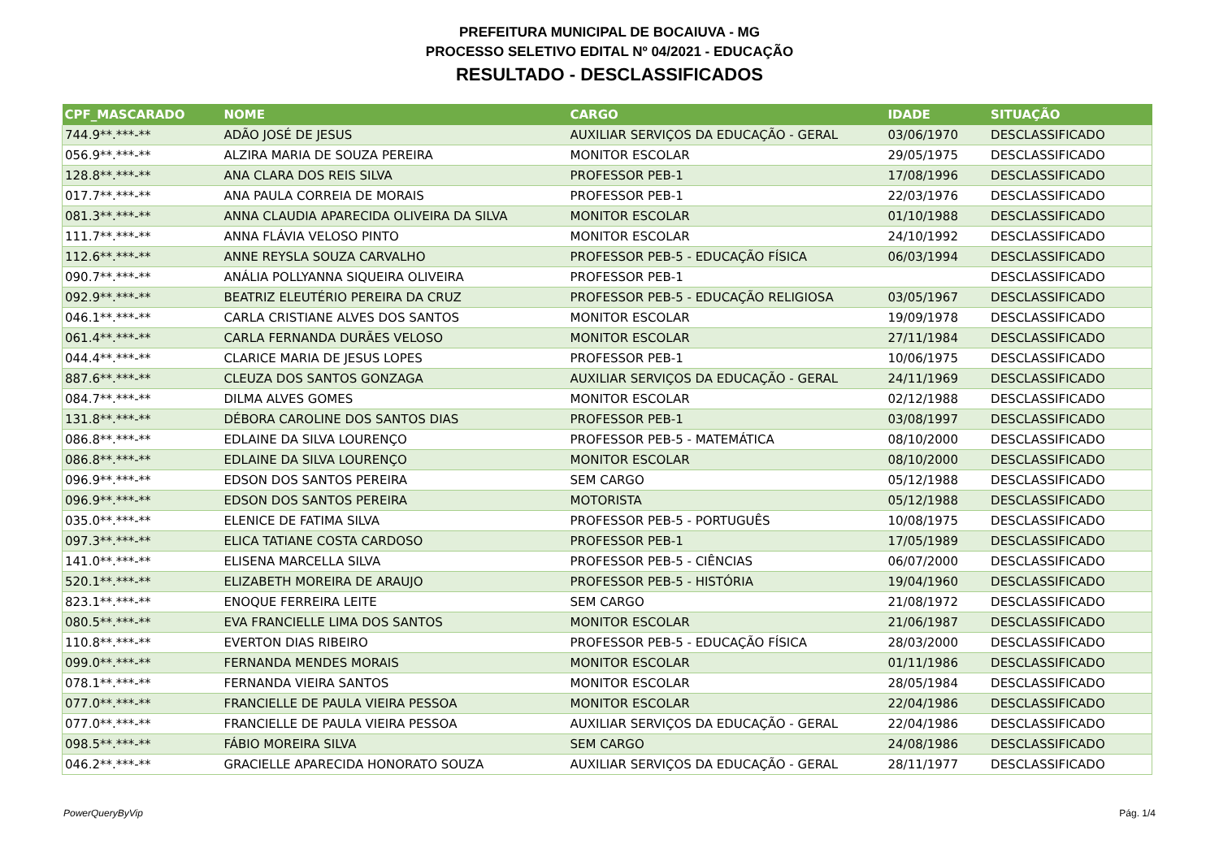PREFEITURA MUNICIPAL DE BOCAIUVA - MG
PROCESSO SELETIVO EDITAL Nº 04/2021 - EDUCAÇÃO
RESULTADO - DESCLASSIFICADOS
| CPF_MASCARADO | NOME | CARGO | IDADE | SITUAÇÃO |
| --- | --- | --- | --- | --- |
| 744.9**.***-** | ADÃO JOSÉ DE JESUS | AUXILIAR SERVIÇOS DA EDUCAÇÃO - GERAL | 03/06/1970 | DESCLASSIFICADO |
| 056.9**.***-** | ALZIRA MARIA DE SOUZA PEREIRA | MONITOR ESCOLAR | 29/05/1975 | DESCLASSIFICADO |
| 128.8**.***-** | ANA CLARA DOS REIS SILVA | PROFESSOR PEB-1 | 17/08/1996 | DESCLASSIFICADO |
| 017.7**.***-** | ANA PAULA CORREIA DE MORAIS | PROFESSOR PEB-1 | 22/03/1976 | DESCLASSIFICADO |
| 081.3**.***-** | ANNA CLAUDIA APARECIDA OLIVEIRA DA SILVA | MONITOR ESCOLAR | 01/10/1988 | DESCLASSIFICADO |
| 111.7**.***-** | ANNA FLÁVIA VELOSO PINTO | MONITOR ESCOLAR | 24/10/1992 | DESCLASSIFICADO |
| 112.6**.***-** | ANNE REYSLA SOUZA CARVALHO | PROFESSOR PEB-5 - EDUCAÇÃO FÍSICA | 06/03/1994 | DESCLASSIFICADO |
| 090.7**.***-** | ANÁLIA POLLYANNA SIQUEIRA OLIVEIRA | PROFESSOR PEB-1 | | DESCLASSIFICADO |
| 092.9**.***-** | BEATRIZ ELEUTÉRIO PEREIRA DA CRUZ | PROFESSOR PEB-5 - EDUCAÇÃO RELIGIOSA | 03/05/1967 | DESCLASSIFICADO |
| 046.1**.***-** | CARLA CRISTIANE ALVES DOS SANTOS | MONITOR ESCOLAR | 19/09/1978 | DESCLASSIFICADO |
| 061.4**.***-** | CARLA FERNANDA DURÃES VELOSO | MONITOR ESCOLAR | 27/11/1984 | DESCLASSIFICADO |
| 044.4**.***-** | CLARICE MARIA DE JESUS LOPES | PROFESSOR PEB-1 | 10/06/1975 | DESCLASSIFICADO |
| 887.6**.***-** | CLEUZA DOS SANTOS GONZAGA | AUXILIAR SERVIÇOS DA EDUCAÇÃO - GERAL | 24/11/1969 | DESCLASSIFICADO |
| 084.7**.***-** | DILMA ALVES GOMES | MONITOR ESCOLAR | 02/12/1988 | DESCLASSIFICADO |
| 131.8**.***-** | DÉBORA CAROLINE DOS SANTOS DIAS | PROFESSOR PEB-1 | 03/08/1997 | DESCLASSIFICADO |
| 086.8**.***-** | EDLAINE DA SILVA LOURENÇO | PROFESSOR PEB-5 - MATEMÁTICA | 08/10/2000 | DESCLASSIFICADO |
| 086.8**.***-** | EDLAINE DA SILVA LOURENÇO | MONITOR ESCOLAR | 08/10/2000 | DESCLASSIFICADO |
| 096.9**.***-** | EDSON DOS SANTOS PEREIRA | SEM CARGO | 05/12/1988 | DESCLASSIFICADO |
| 096.9**.***-** | EDSON DOS SANTOS PEREIRA | MOTORISTA | 05/12/1988 | DESCLASSIFICADO |
| 035.0**.***-** | ELENICE DE FATIMA SILVA | PROFESSOR PEB-5 - PORTUGUÊS | 10/08/1975 | DESCLASSIFICADO |
| 097.3**.***-** | ELICA TATIANE COSTA CARDOSO | PROFESSOR PEB-1 | 17/05/1989 | DESCLASSIFICADO |
| 141.0**.***-** | ELISENA MARCELLA SILVA | PROFESSOR PEB-5 - CIÊNCIAS | 06/07/2000 | DESCLASSIFICADO |
| 520.1**.***-** | ELIZABETH MOREIRA DE ARAUJO | PROFESSOR PEB-5 - HISTÓRIA | 19/04/1960 | DESCLASSIFICADO |
| 823.1**.***-** | ENOQUE FERREIRA LEITE | SEM CARGO | 21/08/1972 | DESCLASSIFICADO |
| 080.5**.***-** | EVA FRANCIELLE LIMA DOS SANTOS | MONITOR ESCOLAR | 21/06/1987 | DESCLASSIFICADO |
| 110.8**.***-** | EVERTON DIAS RIBEIRO | PROFESSOR PEB-5 - EDUCAÇÃO FÍSICA | 28/03/2000 | DESCLASSIFICADO |
| 099.0**.***-** | FERNANDA MENDES MORAIS | MONITOR ESCOLAR | 01/11/1986 | DESCLASSIFICADO |
| 078.1**.***-** | FERNANDA VIEIRA SANTOS | MONITOR ESCOLAR | 28/05/1984 | DESCLASSIFICADO |
| 077.0**.***-** | FRANCIELLE DE PAULA VIEIRA PESSOA | MONITOR ESCOLAR | 22/04/1986 | DESCLASSIFICADO |
| 077.0**.***-** | FRANCIELLE DE PAULA VIEIRA PESSOA | AUXILIAR SERVIÇOS DA EDUCAÇÃO - GERAL | 22/04/1986 | DESCLASSIFICADO |
| 098.5**.***-** | FÁBIO MOREIRA SILVA | SEM CARGO | 24/08/1986 | DESCLASSIFICADO |
| 046.2**.***-** | GRACIELLE APARECIDA HONORATO SOUZA | AUXILIAR SERVIÇOS DA EDUCAÇÃO - GERAL | 28/11/1977 | DESCLASSIFICADO |
PowerQueryByVip Pág. 1/4